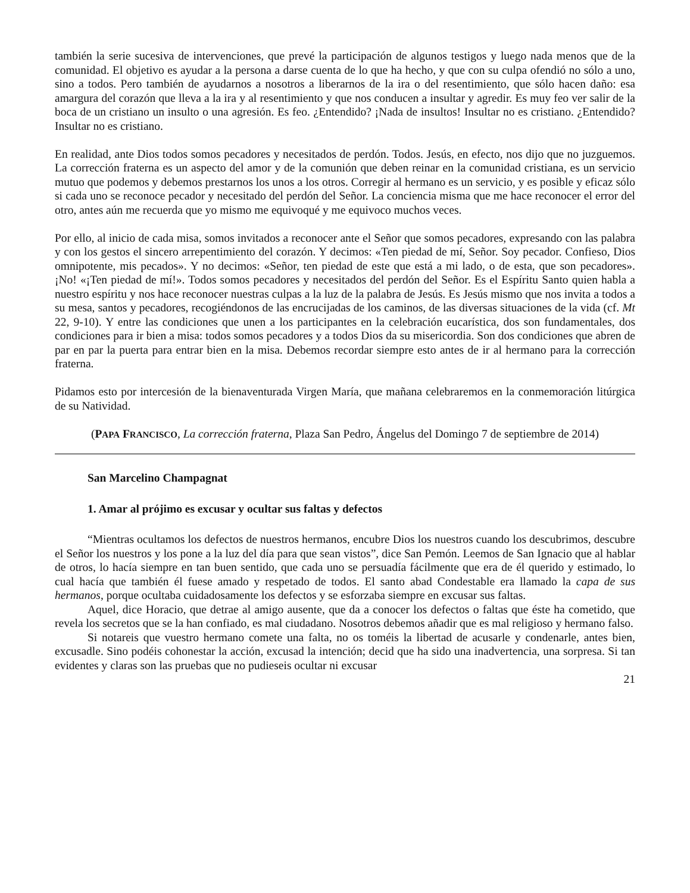también la serie sucesiva de intervenciones, que prevé la participación de algunos testigos y luego nada menos que de la comunidad. El objetivo es ayudar a la persona a darse cuenta de lo que ha hecho, y que con su culpa ofendió no sólo a uno, sino a todos. Pero también de ayudarnos a nosotros a liberarnos de la ira o del resentimiento, que sólo hacen daño: esa amargura del corazón que lleva a la ira y al resentimiento y que nos conducen a insultar y agredir. Es muy feo ver salir de la boca de un cristiano un insulto o una agresión. Es feo. ¿Entendido? ¡Nada de insultos! Insultar no es cristiano. ¿Entendido? Insultar no es cristiano.
En realidad, ante Dios todos somos pecadores y necesitados de perdón. Todos. Jesús, en efecto, nos dijo que no juzguemos. La corrección fraterna es un aspecto del amor y de la comunión que deben reinar en la comunidad cristiana, es un servicio mutuo que podemos y debemos prestarnos los unos a los otros. Corregir al hermano es un servicio, y es posible y eficaz sólo si cada uno se reconoce pecador y necesitado del perdón del Señor. La conciencia misma que me hace reconocer el error del otro, antes aún me recuerda que yo mismo me equivoqué y me equivoco muchos veces.
Por ello, al inicio de cada misa, somos invitados a reconocer ante el Señor que somos pecadores, expresando con las palabra y con los gestos el sincero arrepentimiento del corazón. Y decimos: «Ten piedad de mí, Señor. Soy pecador. Confieso, Dios omnipotente, mis pecados». Y no decimos: «Señor, ten piedad de este que está a mi lado, o de esta, que son pecadores». ¡No! «¡Ten piedad de mí!». Todos somos pecadores y necesitados del perdón del Señor. Es el Espíritu Santo quien habla a nuestro espíritu y nos hace reconocer nuestras culpas a la luz de la palabra de Jesús. Es Jesús mismo que nos invita a todos a su mesa, santos y pecadores, recogiéndonos de las encrucijadas de los caminos, de las diversas situaciones de la vida (cf. Mt 22, 9-10). Y entre las condiciones que unen a los participantes en la celebración eucarística, dos son fundamentales, dos condiciones para ir bien a misa: todos somos pecadores y a todos Dios da su misericordia. Son dos condiciones que abren de par en par la puerta para entrar bien en la misa. Debemos recordar siempre esto antes de ir al hermano para la corrección fraterna.
Pidamos esto por intercesión de la bienaventurada Virgen María, que mañana celebraremos en la conmemoración litúrgica de su Natividad.
(PAPA FRANCISCO, La corrección fraterna, Plaza San Pedro, Ángelus del Domingo 7 de septiembre de 2014)
San Marcelino Champagnat
1. Amar al prójimo es excusar y ocultar sus faltas y defectos
“Mientras ocultamos los defectos de nuestros hermanos, encubre Dios los nuestros cuando los descubrimos, descubre el Señor los nuestros y los pone a la luz del día para que sean vistos”, dice San Pemón. Leemos de San Ignacio que al hablar de otros, lo hacía siempre en tan buen sentido, que cada uno se persuadía fácilmente que era de él querido y estimado, lo cual hacía que también él fuese amado y respetado de todos. El santo abad Condestable era llamado la capa de sus hermanos, porque ocultaba cuidadosamente los defectos y se esforzaba siempre en excusar sus faltas.
Aquel, dice Horacio, que detrae al amigo ausente, que da a conocer los defectos o faltas que éste ha cometido, que revela los secretos que se la han confiado, es mal ciudadano. Nosotros debemos añadir que es mal religioso y hermano falso.
Si notareis que vuestro hermano comete una falta, no os toméis la libertad de acusarle y condenarle, antes bien, excusadle. Sino podéis cohonestar la acción, excusad la intención; decid que ha sido una inadvertencia, una sorpresa. Si tan evidentes y claras son las pruebas que no pudieseis ocultar ni excusar
21